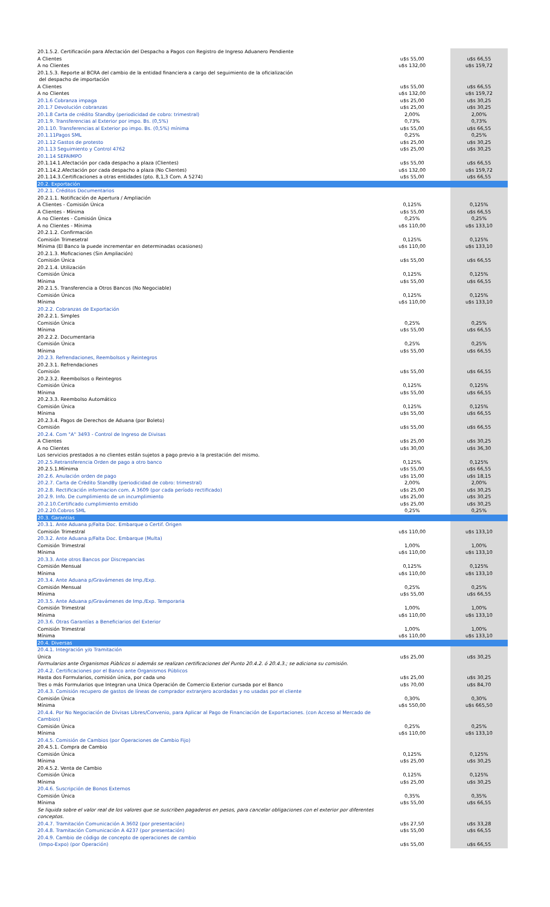| 20.1.5.2. Certificación para Afectación del Despacho a Pagos con Registro de Ingreso Aduanero Pendiente | | |
| A Clientes | u$s 55,00 | u$s 66,55 |
| A no Clientes | u$s 132,00 | u$s 159,72 |
| 20.1.5.3. Reporte al BCRA del cambio de la entidad financiera a cargo del seguimiento de la oficialización | | |
| del despacho de importación | | |
| A Clientes | u$s 55,00 | u$s 66,55 |
| A no Clientes | u$s 132,00 | u$s 159,72 |
| 20.1.6 Cobranza impaga | u$s 25,00 | u$s 30,25 |
| 20.1.7 Devolución cobranzas | u$s 25,00 | u$s 30,25 |
| 20.1.8 Carta de crédito Standby (periodicidad de cobro: trimestral) | 2,00% | 2,00% |
| 20.1.9. Transferencias al Exterior por impo. Bs. (0,5%) | 0,73% | 0,73% |
| 20.1.10. Transferencias al Exterior po impo. Bs. (0,5%) mínima | u$s 55,00 | u$s 66,55 |
| 20.1.11Pagos SML | 0,25% | 0,25% |
| 20.1.12 Gastos de protesto | u$s 25,00 | u$s 30,25 |
| 20.1.13 Seguimiento y Control 4762 | u$s 25,00 | u$s 30,25 |
| 20.1.14 SEPAIMPO | | |
| 20.1.14.1.Afectación por cada despacho a plaza (Clientes) | u$s 55,00 | u$s 66,55 |
| 20.1.14.2.Afectación por cada despacho a plaza (No Clientes) | u$s 132,00 | u$s 159,72 |
| 20.1.14.3.Certificaciones a otras entidades (pto. 8,1,3 Com. A 5274) | u$s 55,00 | u$s 66,55 |
| 20.2. Exportación | | |
| 20.2.1. Créditos Documentarios | | |
| 20.2.1.1. Notificación de Apertura / Ampliación | | |
| A Clientes - Comisión Única | 0,125% | 0,125% |
| A Clientes - Mínima | u$s 55,00 | u$s 66,55 |
| A no Clientes - Comisión Única | 0,25% | 0,25% |
| A no Clientes - Mínima | u$s 110,00 | u$s 133,10 |
| 20.2.1.2. Confirmación | | |
| Comisión Trimesetral | 0,125% | 0,125% |
| Mínima (El Banco la puede incrementar en determinadas ocasiones) | u$s 110,00 | u$s 133,10 |
| 20.2.1.3. Moficaciones (Sin Ampliación) | | |
| Comisión Única | u$s 55,00 | u$s 66,55 |
| 20.2.1.4. Utilización | | |
| Comisión Única | 0,125% | 0,125% |
| Mínima | u$s 55,00 | u$s 66,55 |
| 20.2.1.5. Transferencia a Otros Bancos (No Negociable) | | |
| Comisión Única | 0,125% | 0,125% |
| Mínima | u$s 110,00 | u$s 133,10 |
| 20.2.2. Cobranzas de Exportación | | |
| 20.2.2.1. Simples | | |
| Comisión Única | 0,25% | 0,25% |
| Mínima | u$s 55,00 | u$s 66,55 |
| 20.2.2.2. Documentaria | | |
| Comisión Única | 0,25% | 0,25% |
| Mínima | u$s 55,00 | u$s 66,55 |
| 20.2.3. Refrendaciones, Reembolsos y Reintegros | | |
| 20.2.3.1. Refrendaciones | | |
| Comisión | u$s 55,00 | u$s 66,55 |
| 20.2.3.2. Reembolsos o Reintegros | | |
| Comisión Única | 0,125% | 0,125% |
| Mínima | u$s 55,00 | u$s 66,55 |
| 20.2.3.3. Reembolso Automático | | |
| Comisión Única | 0,125% | 0,125% |
| Mínima | u$s 55,00 | u$s 66,55 |
| 20.2.3.4. Pagos de Derechos de Aduana (por Boleto) | | |
| Comisión | u$s 55,00 | u$s 66,55 |
| 20.2.4. Com "A" 3493 - Control de Ingreso de Divisas | | |
| A Clientes | u$s 25,00 | u$s 30,25 |
| A no Clientes | u$s 30,00 | u$s 36,30 |
| Los servicios prestados a no clientes están sujetos a pago previo a la prestación del mismo. | | |
| 20.2.5.Retransferencia Orden de pago a otro banco | 0,125% | 0,125% |
| 20.2.5.1.Mímima | u$s 55,00 | u$s 66,55 |
| 20.2.6. Anulación orden de pago | u$s 15,00 | u$s 18,15 |
| 20.2.7. Carta de Crédito StandBy (periodicidad de cobro: trimestral) | 2,00% | 2,00% |
| 20.2.8. Rectificación informacion com. A 3609 (por cada período rectificado) | u$s 25,00 | u$s 30,25 |
| 20.2.9. Info. De cumplimiento de un incumplimiento | u$s 25,00 | u$s 30,25 |
| 20.2.10.Certificado cumplimiento emitido | u$s 25,00 | u$s 30,25 |
| 20.2.20.Cobros SML | 0,25% | 0,25% |
| 20.3. Garantias | | |
| 20.3.1. Ante Aduana p/Falta Doc. Embarque o Certif. Origen | | |
| Comisión Trimestral | u$s 110,00 | u$s 133,10 |
| 20.3.2. Ante Aduana p/Falta Doc. Embarque (Multa) | | |
| Comisión Trimestral | 1,00% | 1,00% |
| Mínima | u$s 110,00 | u$s 133,10 |
| 20.3.3. Ante otros Bancos por Discrepancias | | |
| Comisión Mensual | 0,125% | 0,125% |
| Mínima | u$s 110,00 | u$s 133,10 |
| 20.3.4. Ante Aduana p/Gravámenes de Imp./Exp. | | |
| Comisión Mensual | 0,25% | 0,25% |
| Mínima | u$s 55,00 | u$s 66,55 |
| 20.3.5. Ante Aduana p/Gravámenes de Imp./Exp. Temporaria | | |
| Comisión Trimestral | 1,00% | 1,00% |
| Mínima | u$s 110,00 | u$s 133,10 |
| 20.3.6. Otras Garantías a Beneficiarios del Exterior | | |
| Comisión Trimestral | 1,00% | 1,00% |
| Mínima | u$s 110,00 | u$s 133,10 |
| 20.4. Diversas | | |
| 20.4.1. Integración y/o Tramitación | | |
| Única | u$s 25,00 | u$s 30,25 |
| Formularios ante Organismos Públicos si además se realizan certificaciones del Punto 20.4.2. ó 20.4.3.; se adiciona su comisión. | | |
| 20.4.2. Certificaciones por el Banco ante Organismos Públicos | | |
| Hasta dos Formularios, comisión única, por cada uno | u$s 25,00 | u$s 30,25 |
| Tres o más Formularios que Integran una Unica Operación de Comercio Exterior cursada por el Banco | u$s 70,00 | u$s 84,70 |
| 20.4.3. Comisión recupero de gastos de líneas de comprador extranjero acordadas y no usadas por el cliente | | |
| Comisión Única | 0,30% | 0,30% |
| Mínima | u$s 550,00 | u$s 665,50 |
| 20.4.4. Por No Negociación de Divisas Libres/Convenio, para Aplicar al Pago de Financiación de Exportaciones. (con Acceso al Mercado de | | |
| Cambios) | | |
| Comisión Única | 0,25% | 0,25% |
| Mínima | u$s 110,00 | u$s 133,10 |
| 20.4.5. Comisión de Cambios (por Operaciones de Cambio Fijo) | | |
| 20.4.5.1. Compra de Cambio | | |
| Comisión Única | 0,125% | 0,125% |
| Mínima | u$s 25,00 | u$s 30,25 |
| 20.4.5.2. Venta de Cambio | | |
| Comisión Única | 0,125% | 0,125% |
| Mínima | u$s 25,00 | u$s 30,25 |
| 20.4.6. Suscripción de Bonos Externos | | |
| Comisión Única | 0,35% | 0,35% |
| Mínima | u$s 55,00 | u$s 66,55 |
| Se liquida sobre el valor real de los valores que se suscriben pagaderos en pesos, para cancelar obligaciones con el exterior por diferentes | | |
| conceptos. | | |
| 20.4.7. Tramitación Comunicación A 3602 (por presentación) | u$s 27,50 | u$s 33,28 |
| 20.4.8. Tramitación Comunicación A 4237 (por presentación) | u$s 55,00 | u$s 66,55 |
| 20.4.9. Cambio de código de concepto de operaciones de cambio | | |
| (Impo-Expo) (por Operación) | u$s 55,00 | u$s 66,55 |